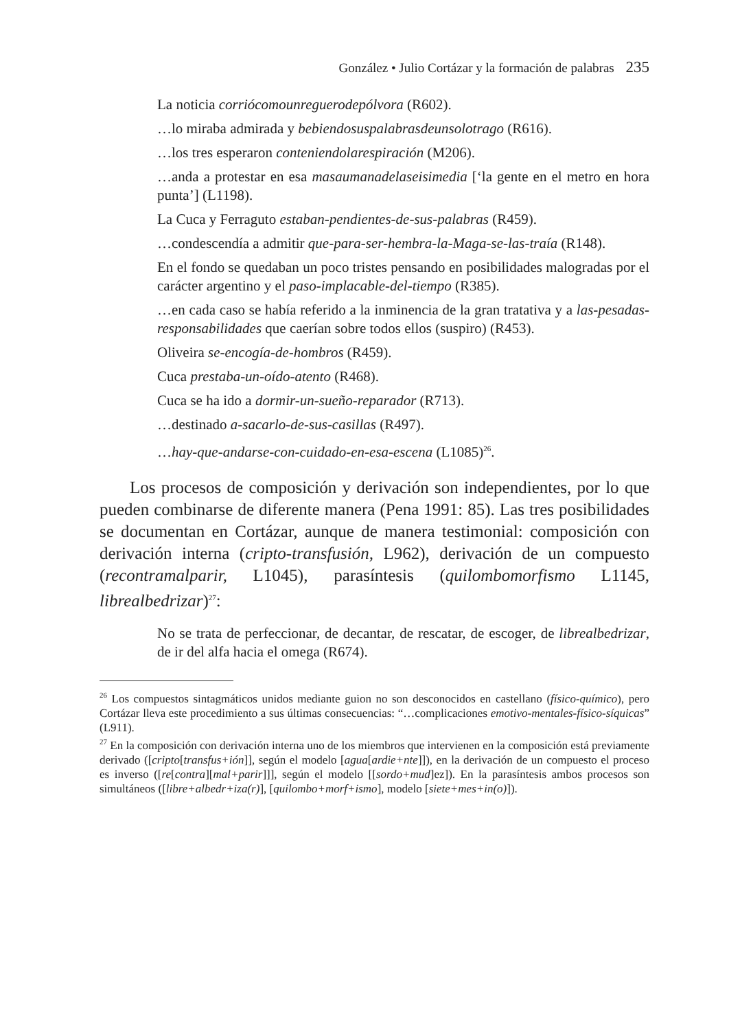González • Julio Cortázar y la formación de palabras 235
La noticia corriócomounreguerodepólvora (R602).
…lo miraba admirada y bebiendosuspalabrasdeunsolotrago (R616).
…los tres esperaron conteniendolarespiración (M206).
…anda a protestar en esa masaumanadelaseisimedia [‘la gente en el metro en hora punta’] (L1198).
La Cuca y Ferraguto estaban-pendientes-de-sus-palabras (R459).
…condescendía a admitir que-para-ser-hembra-la-Maga-se-las-traía (R148).
En el fondo se quedaban un poco tristes pensando en posibilidades malogradas por el carácter argentino y el paso-implacable-del-tiempo (R385).
…en cada caso se había referido a la inminencia de la gran tratativa y a las-pesadas-responsabilidades que caerían sobre todos ellos (suspiro) (R453).
Oliveira se-encogía-de-hombros (R459).
Cuca prestaba-un-oído-atento (R468).
Cuca se ha ido a dormir-un-sueño-reparador (R713).
…destinado a-sacarlo-de-sus-casillas (R497).
…hay-que-andarse-con-cuidado-en-esa-escena (L1085)<sup>26</sup>.
Los procesos de composición y derivación son independientes, por lo que pueden combinarse de diferente manera (Pena 1991: 85). Las tres posibilidades se documentan en Cortázar, aunque de manera testimonial: composición con derivación interna (cripto-transfusión, L962), derivación de un compuesto (recontramalparir, L1045), parasíntesis (quilombomorfismo L1145, librealbedrizar)<sup>27</sup>:
No se trata de perfeccionar, de decantar, de rescatar, de escoger, de librealbedrizar, de ir del alfa hacia el omega (R674).
<sup>26</sup> Los compuestos sintagmáticos unidos mediante guion no son desconocidos en castellano (físico-químico), pero Cortázar lleva este procedimiento a sus últimas consecuencias: “…complicaciones emotivo-mentales-físico-síquicas” (L911).
<sup>27</sup> En la composición con derivación interna uno de los miembros que intervienen en la composición está previamente derivado ([cripto[transfus+ión]], según el modelo [agua[ardie+nte]]), en la derivación de un compuesto el proceso es inverso ([re[contra][mal+parir]]], según el modelo [[sordo+mud]ez]). En la parasíntesis ambos procesos son simultáneos ([libre+albedr+iza(r)], [quilombo+morf+ismo], modelo [siete+mes+in(o)]).